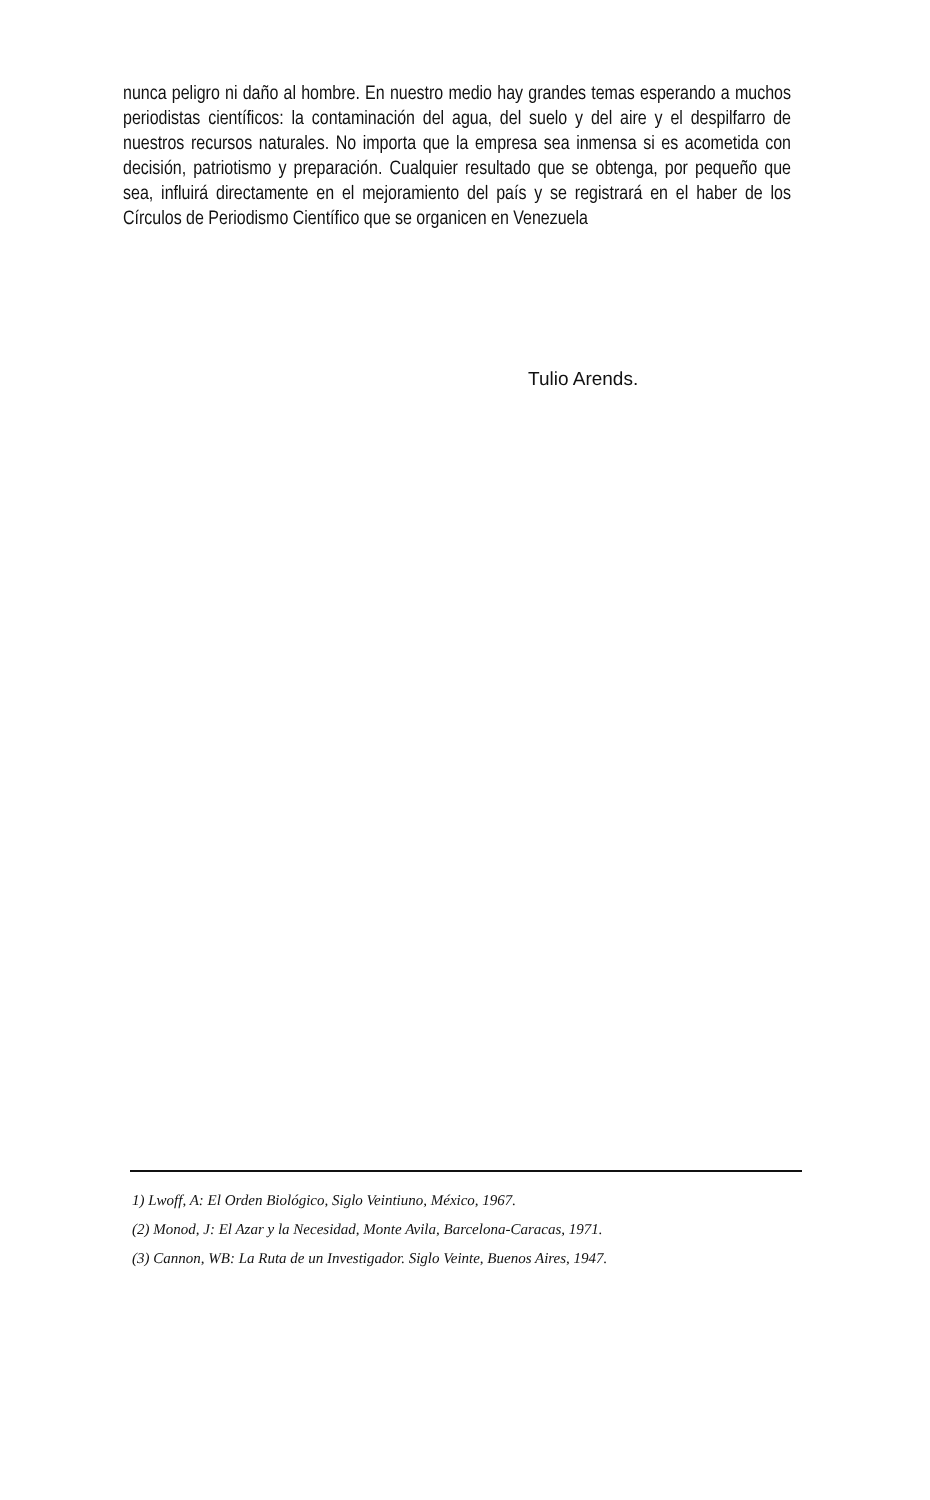nunca peligro ni daño al hombre. En nuestro medio hay grandes temas esperando a muchos periodistas científicos: la contaminación del agua, del suelo y del aire y el despilfarro de nuestros recursos naturales. No importa que la empresa sea inmensa si es acometida con decisión, patriotismo y preparación. Cualquier resultado que se obtenga, por pequeño que sea, influirá directamente en el mejoramiento del país y se registrará en el haber de los Círculos de Periodismo Científico que se organicen en Venezuela
Tulio Arends.
1) Lwoff, A: El Orden Biológico, Siglo Veintiuno, México, 1967.
(2) Monod, J: El Azar y la Necesidad, Monte Avila, Barcelona-Caracas, 1971.
(3) Cannon, WB: La Ruta de un Investigador. Siglo Veinte, Buenos Aires, 1947.